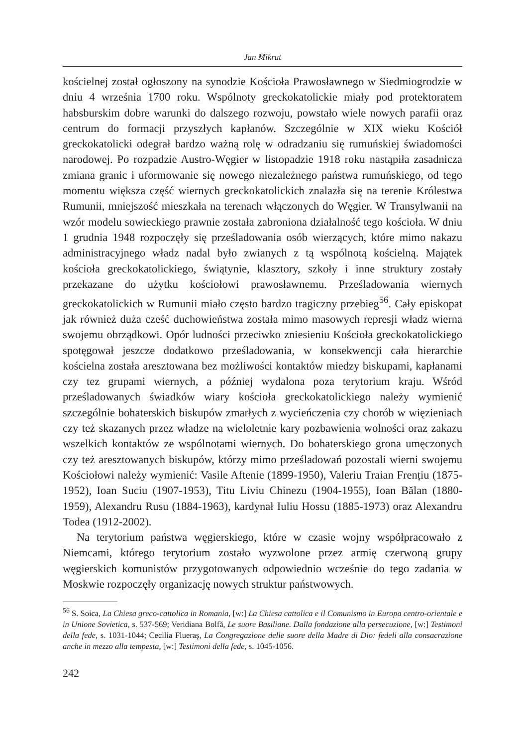Jan Mikrut
kościelnej został ogłoszony na synodzie Kościoła Prawosławnego w Siedmiogrodzie w dniu 4 września 1700 roku. Wspólnoty greckokatolickie miały pod protektoratem habsburskim dobre warunki do dalszego rozwoju, powstało wiele nowych parafii oraz centrum do formacji przyszłych kapłanów. Szczególnie w XIX wieku Kościół greckokatolicki odegrał bardzo ważną rolę w odradzaniu się rumuńskiej świadomości narodowej. Po rozpadzie Austro-Węgier w listopadzie 1918 roku nastąpiła zasadnicza zmiana granic i uformowanie się nowego niezależnego państwa rumuńskiego, od tego momentu większa część wiernych greckokatolickich znalazła się na terenie Królestwa Rumunii, mniejszość mieszkała na terenach włączonych do Węgier. W Transylwanii na wzór modelu sowieckiego prawnie została zabroniona działalność tego kościoła. W dniu 1 grudnia 1948 rozpoczęły się prześladowania osób wierzących, które mimo nakazu administracyjnego władz nadal było zwianych z tą wspólnotą kościelną. Majątek kościoła greckokatolickiego, świątynie, klasztory, szkoły i inne struktury zostały przekazane do użytku kościołowi prawosławnemu. Prześladowania wiernych greckokatolickich w Rumunii miało często bardzo tragiczny przebieg<sup>56</sup>. Cały episkopat jak również duża cześć duchowieństwa została mimo masowych represji władz wierna swojemu obrządkowi. Opór ludności przeciwko zniesieniu Kościoła greckokatolickiego spotęgował jeszcze dodatkowo prześladowania, w konsekwencji cała hierarchie kościelna została aresztowana bez możliwości kontaktów miedzy biskupami, kapłanami czy tez grupami wiernych, a później wydalona poza terytorium kraju. Wśród prześladowanych świadków wiary kościoła greckokatolickiego należy wymienić szczególnie bohaterskich biskupów zmarłych z wycieńczenia czy chorób w więzieniach czy też skazanych przez władze na wieloletnie kary pozbawienia wolności oraz zakazu wszelkich kontaktów ze wspólnotami wiernych. Do bohaterskiego grona umęczonych czy też aresztowanych biskupów, którzy mimo prześladowań pozostali wierni swojemu Kościołowi należy wymienić: Vasile Aftenie (1899-1950), Valeriu Traian Frențiu (1875-1952), Ioan Suciu (1907-1953), Titu Liviu Chinezu (1904-1955), Ioan Bălan (1880-1959), Alexandru Rusu (1884-1963), kardynał Iuliu Hossu (1885-1973) oraz Alexandru Todea (1912-2002).
Na terytorium państwa węgierskiego, które w czasie wojny współpracowało z Niemcami, którego terytorium zostało wyzwolone przez armię czerwoną grupy węgierskich komunistów przygotowanych odpowiednio wcześnie do tego zadania w Moskwie rozpoczęły organizację nowych struktur państwowych.
<sup>56</sup> S. Soica, La Chiesa greco-cattolica in Romania, [w:] La Chiesa cattolica e il Comunismo in Europa centro-orientale e in Unione Sovietica, s. 537-569; Veridiana Bolfă, Le suore Basiliane. Dalla fondazione alla persecuzione, [w:] Testimoni della fede, s. 1031-1044; Cecilia Flueraş, La Congregazione delle suore della Madre di Dio: fedeli alla consacrazione anche in mezzo alla tempesta, [w:] Testimoni della fede, s. 1045-1056.
242